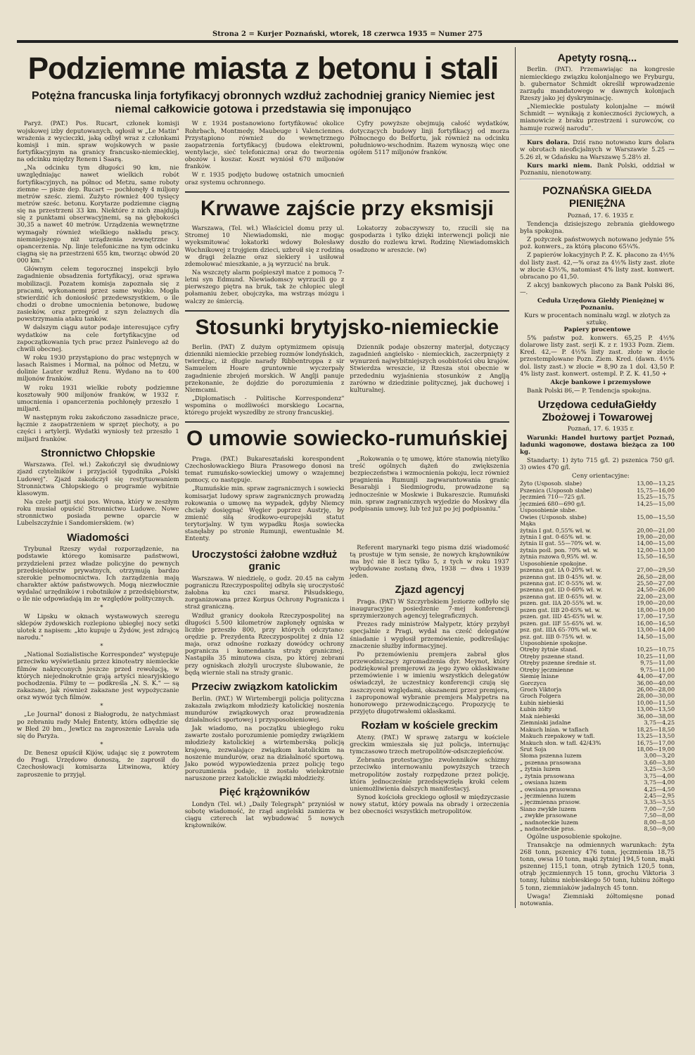Strona 2 = Kurjer Poznański, wtorek, 18 czerwca 1935 = Numer 275
Podziemne miasta z betonu i stali
Potężna francuska linja fortyfikacyj obronnych wzdłuż zachodniej granicy Niemiec jest niemal całkowicie gotowa i przedstawia się imponująco
Paryż. (PAT.) Pos. Rucart, członek komisji wojskowej izby deputowanych, ogłosił w „Le Matin" wrażenia z wycieczki, jaką odbył wraz z członkami komisji i min. spraw wojskowych w pasie fortyfikacyjnym na granicy francusko-niemieckiej, na odcinku między Renem i Saarą.
„Na odcinku tym długości 90 km, nie uwzględniając nawet wielkich robót fortyfikacyjnych, na północ od Metzu, same roboty ziemne — pisze dep. Rucart — pochłonęły 4 miljony metrów sześc. ziemi. Zużyto również 400 tysięcy metrów sześc. betonu. Korytarze podziemne ciągną się na przestrzeni 33 km. Niektóre z nich znajdują się z punktami obserwacyjnemi, są na głębokości 30,35 a nawet 40 metrów. Urządzenia wewnętrzne wymagały również wielkiego nakładu pracy, niemniejszego niż urządzenia zewnętrzne i opancerzenia. Np. linje telefoniczne na tym odcinku ciągną się na przestrzeni 655 km, tworząc obwód 20 000 km."
Głównym celem tegorocznej inspekcji było zagadnienie obsadzenia fortyfikacyj, oraz sprawa mobilizacji. Pozatem komisja zapoznała się z pracami, wykonanemi przez same wojsko. Mogła stwierdzić ich doniosłość przedewszystkiem, o ile chodzi o drobne umocnienia betonowe, budowę zasieków, oraz przegród z szyn żelaznych dla powstrzymania ataku tanków.
W dalszym ciągu autor podaje interesujące cyfry wydatków na cele fortyfikacyjne od zapoczątkowania tych prac przez Painlevego aż do chwili obecnej.
W roku 1930 przystąpiono do prac wstępnych w lasach Raismes i Mormal, na północ od Metzu, w dolinie Lauter wzdłuż Renu. Wydano na to 400 miljonów franków.
W roku 1931 wielkie roboty podziemne kosztowały 900 miljonów franków, w 1932 r. umocnienia i opancerzenia pochłonęły przeszło 1 miljard.
W następnym roku zakończono zasadnicze prace, łącznie z zaopatrzeniem w sprzęt piechoty, a po części i artylerji. Wydatki wyniosły też przeszło 1 miljard franków.
Stronnictwo Chłopskie
Warszawa. (Tel. wł.) Zakończył się dwudniowy zjazd czytelników i przyjaciół tygodnika „Polski Ludowej". Zjazd zakończył się restytuowaniem Stronnictwa Chłopskiego o programie wybitnie klasowym.
Na czele partji stoi pos. Wrona, który w zeszłym roku musiał opuścić Stronnictwo Ludowe. Nowe stronnictwo posiada pewne oparcie w Lubelszczyźnie i Sandomierskiem. (w)
Wiadomości
Trybunał Rzeszy wydał rozporządzenie, na podstawie którego komisarze państwowi, przydzieleni przez władze policyjne do pewnych przedsiębiorstw prywatnych, otrzymują bardzo szerokie pełnomocnictwa. Ich zarządzenia mają charakter aktów państwowych. Mogą niezwłocznie wydalać urzędników i robotników z przedsiębiorstw, o ile nie odpowiadają im ze względów politycznych.
*
W Lipsku w oknach wystawowych szeregu sklepów żydowskich rozlepiono ubiegłej nocy setki ulotek z napisem: „kto kupuje u Żydów, jest zdrajcą narodu."
*
„National Sozialistische Korrespondez" występuje przeciwko wyświetlaniu przez kinoteatry niemieckie filmów nakręconych jeszcze przed rewolucją, w których niejednokrotnie grają artyści niearyjskiego pochodzenia. Filmy te — podkreśla „N. S. K." — są zakazane, jak również zakazane jest wypożyczanie oraz wywóz tych filmów.
*
„Le Journal" donosi z Białogrodu, że natychmiast po zebraniu rady Małej Ententy, która odbędzie się w Bled 20 bm., Jewticz na zaproszenie Lavala uda się do Paryża.
*
Dr. Benesz opuścił Kijów, udając się z powrotem do Pragi. Urzędowo donoszą, że zaprosił do Czechosłowacji komisarza Litwinowa, który zaproszenie to przyjął.
W r. 1934 postanowiono fortyfikować okolice Rohrbach, Montmedy, Maubeuge i Valenciennes. Przystąpiono również do wewnętrznego zaopatrzenia fortyfikacyj (budowa elektrowni, wentylacje, sieć telefoniczna) oraz do tworzenia obozów i koszar. Koszt wyniósł 670 miljonów franków.
W r. 1935 podjęto budowę ostatnich umocnień oraz systemu ochronnego.
Cyfry powyższe obejmują całość wydatków, dotyczących budowy linji fortyfikacyj od morza Północnego do Belfortu, jak również na odcinku południowo-wschodnim. Razem wynoszą więc one ogółem 5117 miljonów franków.
Krwawe zajście przy eksmisji
Warszawa, (Tel. wł.) Właściciel domu przy ul. Stromej 10 Niewiadomski, nie mogąc wyeksmitować lokatorki wdowy Bolesławy Wochnikowej z trojgiem dzieci, uzbroił się z rodziną w drągi żelazne oraz siekiery i usiłował zdemolować mieszkanie, a ją wyrzucić na bruk.
Na wszczęty alarm pośpieszył matce z pomocą 7-letni syn Edmund. Niewiadomscy wyrzucili go z pierwszego piętra na bruk, tak że chłopiec uległ połamaniu żeber, obojczyka, ma wstrząs mózgu i walczy ze śmiercią.
Lokatorzy zobaczywszy to, rzucili się na gospodarza i tylko dzięki interwencji policji nie doszło do rozlewu krwi. Rodzinę Niewiadomskich osadzono w areszcie. (w)
Stosunki brytyjsko-niemieckie
Berlin. (PAT) Z dużym optymizmem opisują dzienniki niemieckie przebieg rozmów londyńskich, twierdząc, iż długie narady Ribbentroppa z sir Samuelem Hoare gruntownie wyczerpały zagadnienie zbrojeń morskich. W Anglji panuje przekonanie, że dojdzie do porozumienia z Niemcami.
„Diplomatisch - Politische Korrespondenz" wspomina o możliwości morskiego Locarna, którego projekt wyszedłby ze strony francuskiej.
Dziennik podaje obszerny materjał, dotyczący zagadnień angielsko - niemieckich, zaczerpnięty z wynurzeń najwybitniejszych osobistości obu krajów. Stwierdza wreszcie, iż Rzesza stoi obecnie w przededniu wyjaśnienia stosunków z Anglją zarówno w dziedzinie politycznej, jak duchowej i kulturalnej.
O umowie sowiecko-rumuńskiej
Praga. (PAT.) Bukaresztański korespondent Czechosłowackiego Biura Prasowego donosi na temat rumuńsko-sowieckiej umowy o wzajemnej pomocy, co następuje.
„Rumuńskie min. spraw zagranicznych i sowiecki komisarjat ludowy spraw zagranicznych prowadzą rokowania o umowę na wypadek, gdyby Niemcy chciały dosięgnąć Węgier poprzez Austrję, by zmienić siłą środkowo-europejski statut terytorjalny. W tym wypadku Rosja sowiecka stanęłaby po stronie Rumunji, ewentualnie M. Ententy.
„Rokowania o tę umowę, które stanowią nietylko treść ogólnych dążeń do zwiększenia bezpieczeństwa i wzmocnienia pokoju, lecz również pragnienia Rumunji zagwarantowania granic Besarabji i Siedmiogrodu, prowadzone są jednocześnie w Moskwie i Bukareszcie. Rumuński min. spraw zagranicznych wyjedzie do Moskwy dla podpisania umowy, lub też już po jej podpisaniu."
Uroczystości żałobne wzdłuż granic
Warszawa. W niedzielę, o godz. 20.45 na całym pograniczu Rzeczypospolitej odbyła się uroczystość żałobna ku czci marsz. Piłsudskiego, zorganizowana przez Korpus Ochrony Pogranicza i straż graniczną.
Wzdłuż granicy dookoła Rzeczypospolitej na długości 5.500 kilometrów zapłonęły ogniska w liczbie przeszło 800, przy których odczytano: orędzie p. Prezydenta Rzeczypospolitej z dnia 12 maja, oraz odnośne rozkazy dowódcy ochrony pogranicza i komendanta straży granicznej. Nastąpiła 35 minutowa cisza, po której zebrani przy ogniskach złożyli uroczyste ślubowanie, że będą wiernie stali na straży granic.
Przeciw związkom katolickim
Berlin. (PAT.) W Wirtembergji policja polityczna zakazała związkom młodzieży katolickiej noszenia mundurów związkowych oraz prowadzenia działalności sportowej i przysposobieniowej.
Jak wiadomo, na początku ubiegłego roku zawarte zostało porozumienie pomiędzy związkiem młodzieży katolickiej a wirtemberską policją krajową, zezwalające związkom katolickim na noszenie mundurów, oraz na działalność sportową. Jako powód wypowiedzenia przez policję tego porozumienia podaje, iż zostało wielokrotnie naruszone przez katolickie związki młodzieży.
Pięć krążowników
Londyn (Tel. wł.) „Daily Telegraph" przyniósł w sobotę wiadomość, że rząd angielski zamierza w ciągu czterech lat wybudować 5 nowych krążowników.
Referent marynarki tego pisma dziś wiadomość tą prostuje w tym sensie, że nowych krążowników ma być nie 8 lecz tylko 5, z tych w roku 1937 wybudowane zostaną dwa, 1938 — dwa i 1939 jeden.
Zjazd agencyj
Praga. (PAT) W Szczyrbskiem Jeziorze odbyło się inauguracyjne posiedzenie 7-mej konferencji sprzymierzonych agencyj telegraficznych.
Prezes rady ministrów Malypetr, który przybył specjalnie z Pragi, wydał na cześć delegatów śniadanie i wygłosił przemówienie, podkreślając znaczenie służby informacyjnej.
Po przemówieniu premjera zabrał głos przewodniczący zgromadzenia dyr. Meynot, który podziękował premjerowi za jego żywo oklaskiwane przemówienie i w imieniu wszystkich delegatów oświadczył, że uczestnicy konferencji czują się zaszczyceni względami, okazanemi przez premjera, i zaproponował wybranie premjera Malypetra na honorowego przewodniczącego. Propozycję te przyjęto długotrwałemi oklaskami.
Rozłam w kościele greckim
Ateny. (PAT.) W sprawę zatargu w kościele greckim wmieszała się już policja, internując tymczasowo trzech metropolitów-odszczepieńców.
Zebrania protestacyjne zwolenników schizmy przeciwko internowaniu powyższych trzech metropolitów zostały rozpędzone przez policję, która jednocześnie przedsięwzięła kroki celem uniemożliwienia dalszych manifestacyj.
Synod kościoła greckiego ogłosił w międzyczasie nowy statut, który powala na obrady i orzeczenia bez obecności wszystkich metropolitów.
Apetyty rosną...
Berlin. (PAT). Przemawiając na kongresie niemieckiego związku kolonjalnego we Fryburgu, b. gubernator Schmidt określił wprowadzenie zarządu mandatowego w dawnych kolonjach Rzeszy jako jej dyskryminację.
„Niemieckie postulaty kolonjalne — mówił Schmidt — wynikają z konieczności życiowych, a mianowicie z braku przestrzeni i surowców, co hamuje rozwój narodu".
Kurs dolara. Dziś rano notowano kurs dolara w obrotach nieoficjalnych w Warszawie 5.25 — 5.26 zł, w Gdańsku na Warszawę 5.28½ zł.
Kurs marki niem. Bank Polski, oddział w Poznaniu, nienotowany.
POZNAŃSKA GIEŁDA PIENIĘŻNA
Poznań, 17. 6. 1935 r.
Tendencja dzisiejszego zebrania giełdowego była spokojna.
Z pożyczek państwowych notowano jedynie 5% poż. konwers., za którą płacono 65¼%.
Z papierów lokacyjnych P. Z. K. płacono za 4½% dol listy zast. 42,—% oraz za 4½% listy zast. złote w złocie 43½%, natomiast 4% listy zast. konwert. obracano po 41,50.
Z akcyj bankowych płacono za Bank Polski 86,—.
Ceduła Urzędowa Giełdy Pieniężnej w Poznaniu.
Kurs w procentach nominału wzgl. w złotych za sztukę.
Papiery procentowe
5% państw poż. konwers. 65,25 P. 4½% dolarowe listy zast. serji K. z r. 1933 Pozn. Ziem. Kred. 42,— P. 4½% listy zast. złote w złocie przestemplowane Pozn. Ziem. Kred. (dawn. 4½% dol. listy zast.) w złocie = 8,90 za 1 dol. 43,50 P. 4% listy zast. konwert. ostempl. P. Z. K. 41,50 +
Akcje bankowe i przemysłowe
Bank Polski 86,— P. Tendencja spokojna.
Urzędowa cedułaGiełdy Zbożowej i Towarowej
Poznań, 17. 6. 1935 r.
Warunki: Handel hurtowy partjet Poznań, ładunki wagonowe, dostawa bieżąca za 100 kg.
Standarty: 1) żyto 715 g/l. 2) pszenica 750 g/l. 3) owies 470 g/l.
Ceny orientacyjne:
| Żyto (Usposob. słabe) | 13,00—13,25 |
| Pszenica (Usposob słabe) | 15,75—16,00 |
| Jęczmień 710—725 g/l. | 15,25—15,75 |
| Jęczmień 680—690 g/l. | 14,25—15,00 |
| Usposobienie słabe. | |
| Owies (Usposob. słabe) | 15,00—15,50 |
| Mąka | |
| żytnia I gat. 0,55% wł. w. | 20,00—21,00 |
| żytnia I gat. 0-65% wł. w. | 19,00—20,00 |
| żytnia II gat. 55—70% wł. w. | 14,00—15,00 |
| żytnia pośl. pon. 70% wł. w. | 12,00—13,00 |
| żytnia razowa 0,95% wł. w. | 15,50—16,50 |
| Usposobienie spokojne. | |
| pszenna gat. IA 0-20% wł. w. | 27,00—29,50 |
| pszenna gat. IB 0-45% wł. w. | 26,50—28,00 |
| pszenna gat. IC 0-55% wł. w. | 25,50—27,00 |
| pszenna gat. ID 0-60% wł. w. | 24,50—26,00 |
| pszenna gat. IE 0-65% wł. w. | 22,00—23,00 |
| pszen. gat. IIA 20-55% wł. w. | 19,00—20,00 |
| pszen gat. IIB 20-65% wł. w. | 18,00—19,00 |
| pszen. gat. IID 45-65% wł. w. | 17,00—17,50 |
| pszen. gat. IIF 55-65% wł. w. | 16,00—16,50 |
| psz. gat. IIIA 65-70% wł. w. | 13,00—14,00 |
| psz. gat. IIB 0-75% wł. w. | 14,50—15,00 |
| Usposobienie spokojne. | |
| Otręby żytnie stand. | 10,25—10,75 |
| Otręby pszenne stand. | 10,25—11,00 |
| Otręby pszenne średnie st. | 9,75—11,00 |
| Otręby jęczmienne | 9,75—11,00 |
| Siemię lniane | 44,00—47,00 |
| Gorczyca | 36,00—40,00 |
| Groch Viktorja | 26,00—28,00 |
| Groch Folgera | 28,00—30,00 |
| Łubin niebieski | 10,00—11,50 |
| Łubin żółty | 13,00—13,50 |
| Mak niebieski | 36,00—38,00 |
| Ziemniaki jadalne | 3,75—4,25 |
| Makuch lnian. w taflach | 18,25—18,50 |
| Makuch rzepakowy w tafl. | 13,25—13,50 |
| Makuch słon. w tafl. 42/43% | 16,75—17,00 |
| Śrut Soja | 18,00—19,00 |
| Słoma pszenna luzem | 3,00—3,20 |
| „ pszenna prasowana | 3,60—3,80 |
| „ żytnia luzem | 3,25—3,50 |
| „ żytnia prasowana | 3,75—4,00 |
| „ owsiana luzem | 3,75—4,00 |
| „ owsiana prasowana | 4,25—4,50 |
| „ jęczmienna luzem | 2,45—2,95 |
| „ jęczmienna prasow. | 3,35—3,55 |
| Siano zwykłe luzem | 7,00—7,50 |
| „ zwykłe prasowane | 7,50—8,00 |
| „ nadnoteckie luzem | 8,00—8,50 |
| „ nadnoteckie pras. | 8,50—9,00 |
Ogólne usposobienie spokojne.
Transakcje na odmiennych warunkach: żyta 268 tonn, pszenicy 476 tonn, jęczmienia 18,75 tonn, owsa 10 tonn, mąki żytniej 194,5 tonn, mąki pszennej 115,1 tonn, otrąb żytnich 120,5 tonn, otrąb jęczmiennych 15 tonn, grochu Viktoria 3 tonny, łubinu niebieskiego 50 tonn, łubinu żółtego 5 tonn, ziemniaków jadalnych 45 tonn.
Uwaga! Ziemniaki żółtomięsne ponad notowania.